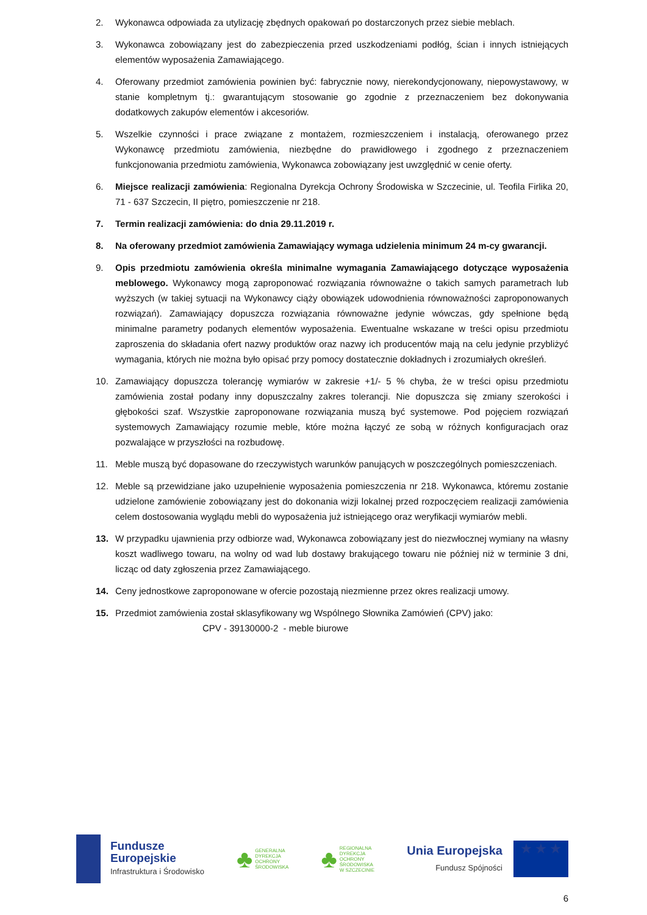2. Wykonawca odpowiada za utylizację zbędnych opakowań po dostarczonych przez siebie meblach.
3. Wykonawca zobowiązany jest do zabezpieczenia przed uszkodzeniami podłóg, ścian i innych istniejących elementów wyposażenia Zamawiającego.
4. Oferowany przedmiot zamówienia powinien być: fabrycznie nowy, nierekondycjonowany, niepowystawowy, w stanie kompletnym tj.: gwarantującym stosowanie go zgodnie z przeznaczeniem bez dokonywania dodatkowych zakupów elementów i akcesoriów.
5. Wszelkie czynności i prace związane z montażem, rozmieszczeniem i instalacją, oferowanego przez Wykonawcę przedmiotu zamówienia, niezbędne do prawidłowego i zgodnego z przeznaczeniem funkcjonowania przedmiotu zamówienia, Wykonawca zobowiązany jest uwzględnić w cenie oferty.
6. Miejsce realizacji zamówienia: Regionalna Dyrekcja Ochrony Środowiska w Szczecinie, ul. Teofila Firlika 20, 71 - 637 Szczecin, II piętro, pomieszczenie nr 218.
7. Termin realizacji zamówienia: do dnia 29.11.2019 r.
8. Na oferowany przedmiot zamówienia Zamawiający wymaga udzielenia minimum 24 m-cy gwarancji.
9. Opis przedmiotu zamówienia określa minimalne wymagania Zamawiającego dotyczące wyposażenia meblowego. Wykonawcy mogą zaproponować rozwiązania równoważne o takich samych parametrach lub wyższych (w takiej sytuacji na Wykonawcy ciąży obowiązek udowodnienia równoważności zaproponowanych rozwiązań). Zamawiający dopuszcza rozwiązania równoważne jedynie wówczas, gdy spełnione będą minimalne parametry podanych elementów wyposażenia. Ewentualne wskazane w treści opisu przedmiotu zaproszenia do składania ofert nazwy produktów oraz nazwy ich producentów mają na celu jedynie przybliżyć wymagania, których nie można było opisać przy pomocy dostatecznie dokładnych i zrozumiałych określeń.
10. Zamawiający dopuszcza tolerancję wymiarów w zakresie +1/- 5 % chyba, że w treści opisu przedmiotu zamówienia został podany inny dopuszczalny zakres tolerancji. Nie dopuszcza się zmiany szerokości i głębokości szaf. Wszystkie zaproponowane rozwiązania muszą być systemowe. Pod pojęciem rozwiązań systemowych Zamawiający rozumie meble, które można łączyć ze sobą w różnych konfiguracjach oraz pozwalające w przyszłości na rozbudowę.
11. Meble muszą być dopasowane do rzeczywistych warunków panujących w poszczególnych pomieszczeniach.
12. Meble są przewidziane jako uzupełnienie wyposażenia pomieszczenia nr 218. Wykonawca, któremu zostanie udzielone zamówienie zobowiązany jest do dokonania wizji lokalnej przed rozpoczęciem realizacji zamówienia celem dostosowania wyglądu mebli do wyposażenia już istniejącego oraz weryfikacji wymiarów mebli.
13. W przypadku ujawnienia przy odbiorze wad, Wykonawca zobowiązany jest do niezwłocznej wymiany na własny koszt wadliwego towaru, na wolny od wad lub dostawy brakującego towaru nie później niż w terminie 3 dni, licząc od daty zgłoszenia przez Zamawiającego.
14. Ceny jednostkowe zaproponowane w ofercie pozostają niezmienne przez okres realizacji umowy.
15. Przedmiot zamówienia został sklasyfikowany wg Wspólnego Słownika Zamówień (CPV) jako:
CPV - 39130000-2 - meble biurowe
Fundusze
Europejskie
Infrastruktura i Środowisko
♣
GENERALNA
DYREKCJA
OCHRONY
ŚRODOWISKA
♣
REGIONALNA
DYREKCJA
OCHRONY
ŚRODOWISKA
W SZCZECINIE
Unia Europejska
Fundusz Spójności
★ ★ ★
6